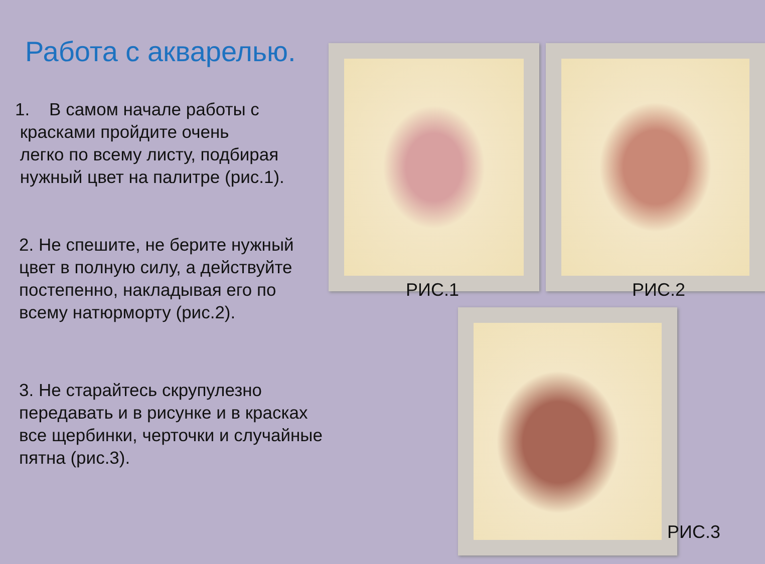Работа с акварелью.
1. В самом начале работы с
красками пройдите очень
легко по всему листу, подбирая
нужный цвет на палитре (рис.1).
2. Не спешите, не берите нужный цвет в полную силу, а действуйте постепенно, накладывая его по всему натюрморту (рис.2).
3. Не старайтесь скрупулезно передавать и в рисунке и в красках все щербинки, черточки и случайные пятна (рис.3).
РИС.1 РИС.2
РИС.3